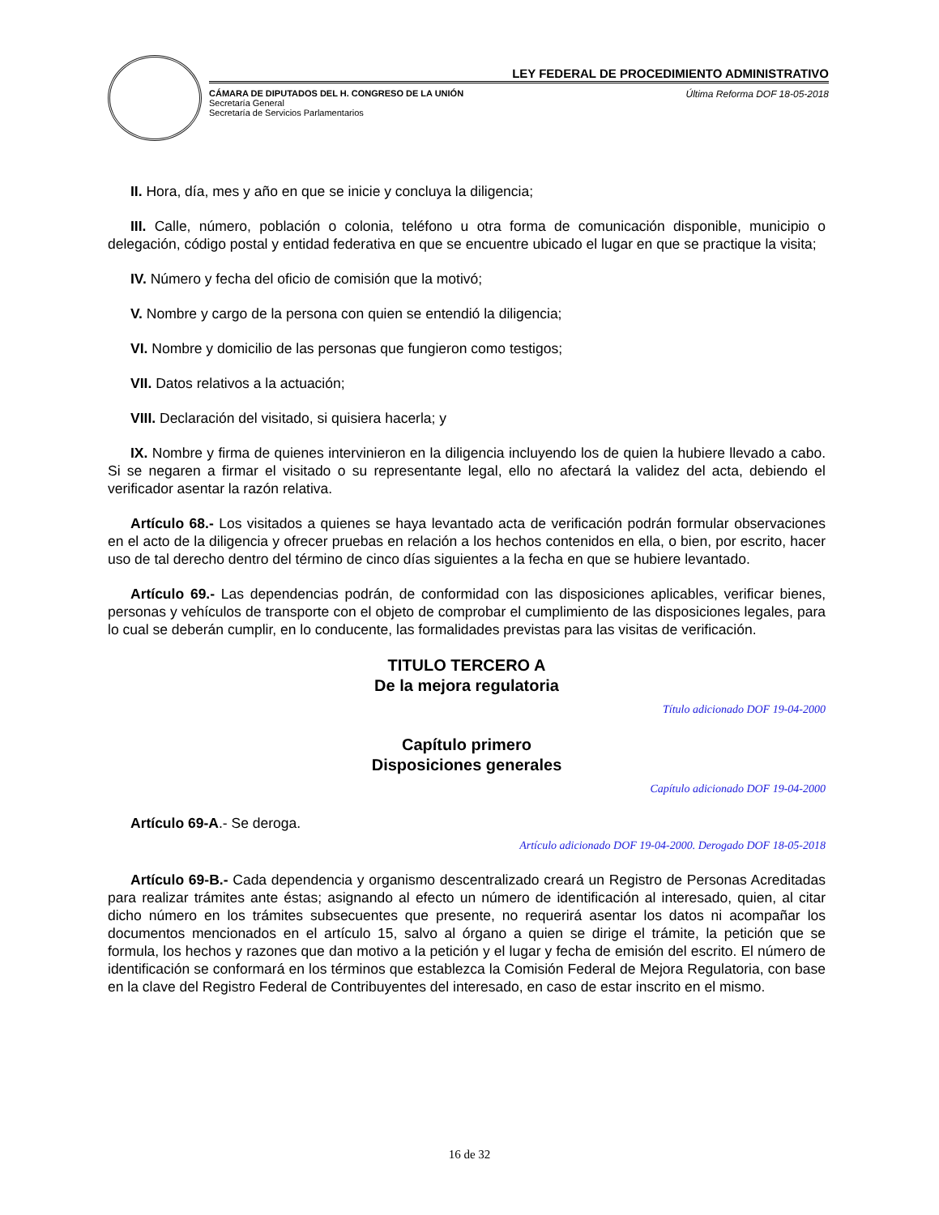LEY FEDERAL DE PROCEDIMIENTO ADMINISTRATIVO
CÁMARA DE DIPUTADOS DEL H. CONGRESO DE LA UNIÓN
Secretaría General
Secretaría de Servicios Parlamentarios
Última Reforma DOF 18-05-2018
II. Hora, día, mes y año en que se inicie y concluya la diligencia;
III. Calle, número, población o colonia, teléfono u otra forma de comunicación disponible, municipio o delegación, código postal y entidad federativa en que se encuentre ubicado el lugar en que se practique la visita;
IV. Número y fecha del oficio de comisión que la motivó;
V. Nombre y cargo de la persona con quien se entendió la diligencia;
VI. Nombre y domicilio de las personas que fungieron como testigos;
VII. Datos relativos a la actuación;
VIII. Declaración del visitado, si quisiera hacerla; y
IX. Nombre y firma de quienes intervinieron en la diligencia incluyendo los de quien la hubiere llevado a cabo. Si se negaren a firmar el visitado o su representante legal, ello no afectará la validez del acta, debiendo el verificador asentar la razón relativa.
Artículo 68.- Los visitados a quienes se haya levantado acta de verificación podrán formular observaciones en el acto de la diligencia y ofrecer pruebas en relación a los hechos contenidos en ella, o bien, por escrito, hacer uso de tal derecho dentro del término de cinco días siguientes a la fecha en que se hubiere levantado.
Artículo 69.- Las dependencias podrán, de conformidad con las disposiciones aplicables, verificar bienes, personas y vehículos de transporte con el objeto de comprobar el cumplimiento de las disposiciones legales, para lo cual se deberán cumplir, en lo conducente, las formalidades previstas para las visitas de verificación.
TITULO TERCERO A
De la mejora regulatoria
Título adicionado DOF 19-04-2000
Capítulo primero
Disposiciones generales
Capítulo adicionado DOF 19-04-2000
Artículo 69-A.- Se deroga.
Artículo adicionado DOF 19-04-2000. Derogado DOF 18-05-2018
Artículo 69-B.- Cada dependencia y organismo descentralizado creará un Registro de Personas Acreditadas para realizar trámites ante éstas; asignando al efecto un número de identificación al interesado, quien, al citar dicho número en los trámites subsecuentes que presente, no requerirá asentar los datos ni acompañar los documentos mencionados en el artículo 15, salvo al órgano a quien se dirige el trámite, la petición que se formula, los hechos y razones que dan motivo a la petición y el lugar y fecha de emisión del escrito. El número de identificación se conformará en los términos que establezca la Comisión Federal de Mejora Regulatoria, con base en la clave del Registro Federal de Contribuyentes del interesado, en caso de estar inscrito en el mismo.
16 de 32